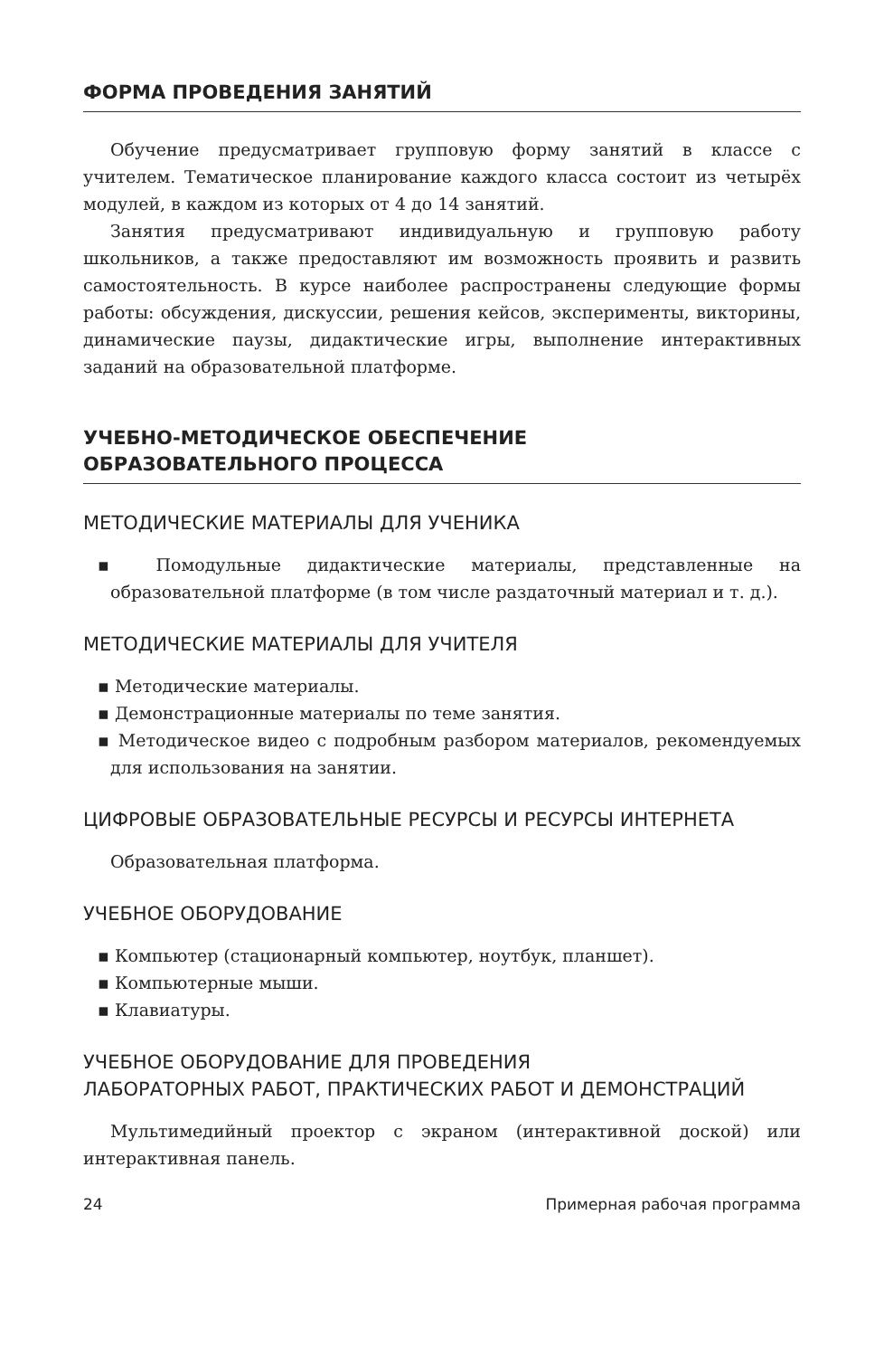ФОРМА ПРОВЕДЕНИЯ ЗАНЯТИЙ
Обучение предусматривает групповую форму занятий в классе с учителем. Тематическое планирование каждого класса состоит из четырёх модулей, в каждом из которых от 4 до 14 занятий.
Занятия предусматривают индивидуальную и групповую работу школьников, а также предоставляют им возможность проявить и развить самостоятельность. В курсе наиболее распространены следующие формы работы: обсуждения, дискуссии, решения кейсов, эксперименты, викторины, динамические паузы, дидактические игры, выполнение интерактивных заданий на образовательной платформе.
УЧЕБНО-МЕТОДИЧЕСКОЕ ОБЕСПЕЧЕНИЕ
ОБРАЗОВАТЕЛЬНОГО ПРОЦЕССА
МЕТОДИЧЕСКИЕ МАТЕРИАЛЫ ДЛЯ УЧЕНИКА
▪ Помодульные дидактические материалы, представленные на образовательной платформе (в том числе раздаточный материал и т. д.).
МЕТОДИЧЕСКИЕ МАТЕРИАЛЫ ДЛЯ УЧИТЕЛЯ
▪ Методические материалы.
▪ Демонстрационные материалы по теме занятия.
▪ Методическое видео с подробным разбором материалов, рекомендуемых для использования на занятии.
ЦИФРОВЫЕ ОБРАЗОВАТЕЛЬНЫЕ РЕСУРСЫ И РЕСУРСЫ ИНТЕРНЕТА
Образовательная платформа.
УЧЕБНОЕ ОБОРУДОВАНИЕ
▪ Компьютер (стационарный компьютер, ноутбук, планшет).
▪ Компьютерные мыши.
▪ Клавиатуры.
УЧЕБНОЕ ОБОРУДОВАНИЕ ДЛЯ ПРОВЕДЕНИЯ
ЛАБОРАТОРНЫХ РАБОТ, ПРАКТИЧЕСКИХ РАБОТ И ДЕМОНСТРАЦИЙ
Мультимедийный проектор с экраном (интерактивной доской) или интерактивная панель.
24 Примерная рабочая программа